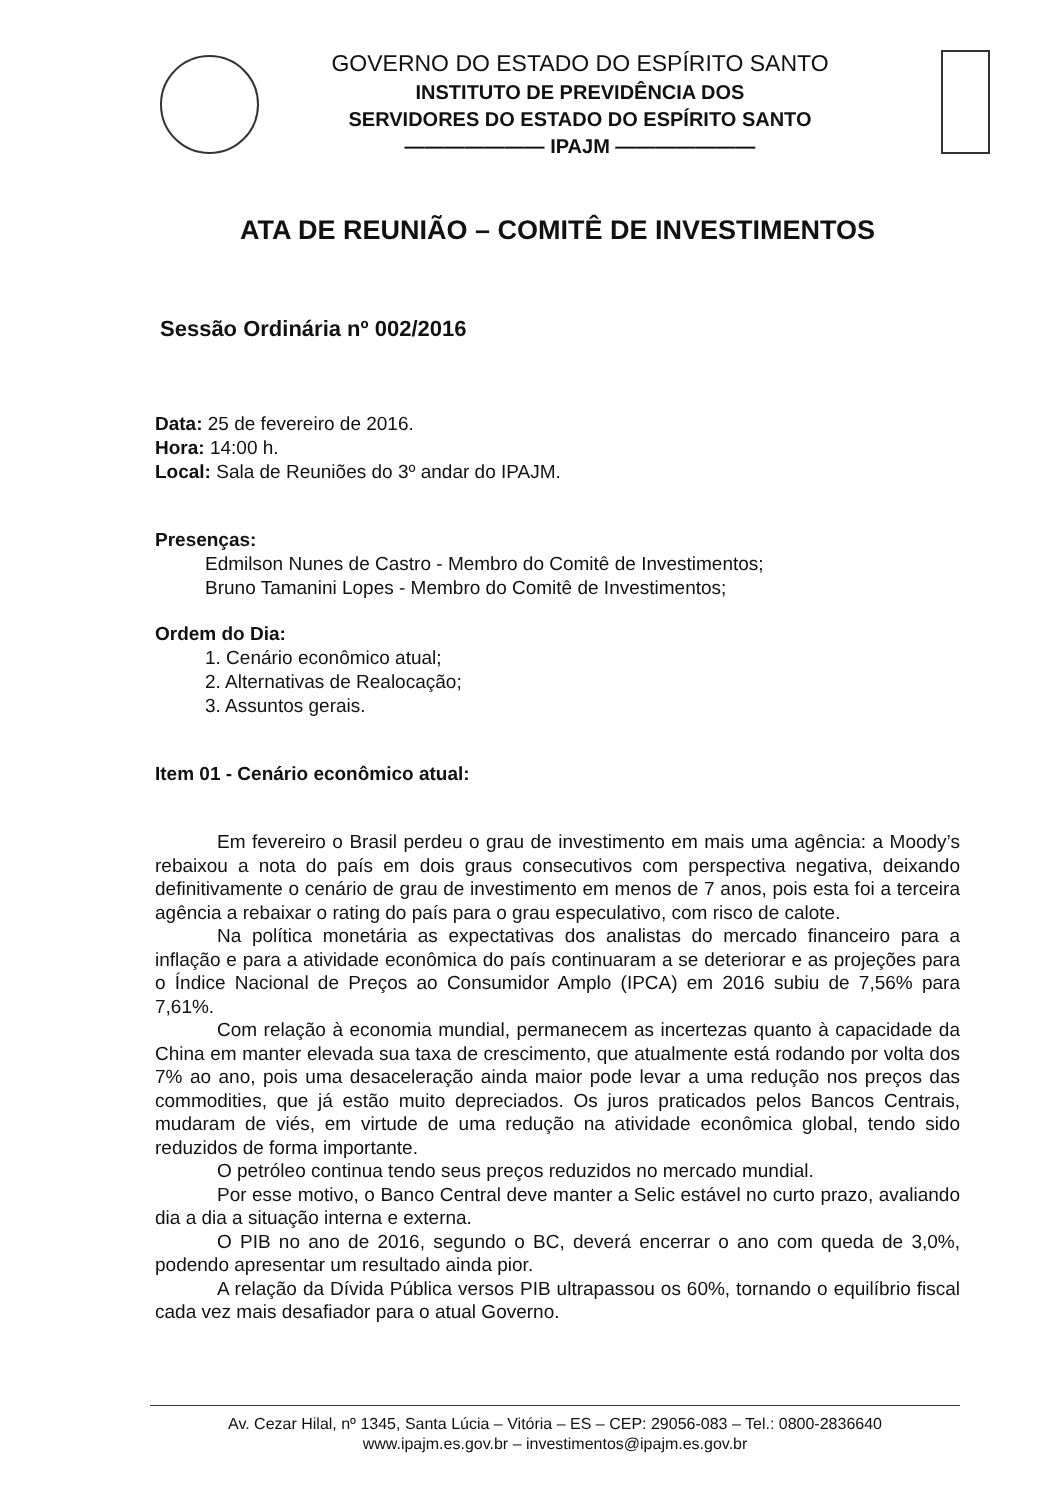GOVERNO DO ESTADO DO ESPÍRITO SANTO
INSTITUTO DE PREVIDÊNCIA DOS
SERVIDORES DO ESTADO DO ESPÍRITO SANTO
——————— IPAJM ———————
ATA DE REUNIÃO – COMITÊ DE INVESTIMENTOS
Sessão Ordinária nº 002/2016
Data: 25 de fevereiro de 2016.
Hora: 14:00 h.
Local: Sala de Reuniões do 3º andar do IPAJM.
Presenças:
Edmilson Nunes de Castro - Membro do Comitê de Investimentos;
Bruno Tamanini Lopes - Membro do Comitê de Investimentos;
Ordem do Dia:
1. Cenário econômico atual;
2. Alternativas de Realocação;
3. Assuntos gerais.
Item 01 - Cenário econômico atual:
Em fevereiro o Brasil perdeu o grau de investimento em mais uma agência: a Moody’s rebaixou a nota do país em dois graus consecutivos com perspectiva negativa, deixando definitivamente o cenário de grau de investimento em menos de 7 anos, pois esta foi a terceira agência a rebaixar o rating do país para o grau especulativo, com risco de calote.
Na política monetária as expectativas dos analistas do mercado financeiro para a inflação e para a atividade econômica do país continuaram a se deteriorar e as projeções para o Índice Nacional de Preços ao Consumidor Amplo (IPCA) em 2016 subiu de 7,56% para 7,61%.
Com relação à economia mundial, permanecem as incertezas quanto à capacidade da China em manter elevada sua taxa de crescimento, que atualmente está rodando por volta dos 7% ao ano, pois uma desaceleração ainda maior pode levar a uma redução nos preços das commodities, que já estão muito depreciados. Os juros praticados pelos Bancos Centrais, mudaram de viés, em virtude de uma redução na atividade econômica global, tendo sido reduzidos de forma importante.
O petróleo continua tendo seus preços reduzidos no mercado mundial.
Por esse motivo, o Banco Central deve manter a Selic estável no curto prazo, avaliando dia a dia a situação interna e externa.
O PIB no ano de 2016, segundo o BC, deverá encerrar o ano com queda de 3,0%, podendo apresentar um resultado ainda pior.
A relação da Dívida Pública versos PIB ultrapassou os 60%, tornando o equilíbrio fiscal cada vez mais desafiador para o atual Governo.
Av. Cezar Hilal, nº 1345, Santa Lúcia – Vitória – ES – CEP: 29056-083 – Tel.: 0800-2836640
www.ipajm.es.gov.br – investimentos@ipajm.es.gov.br